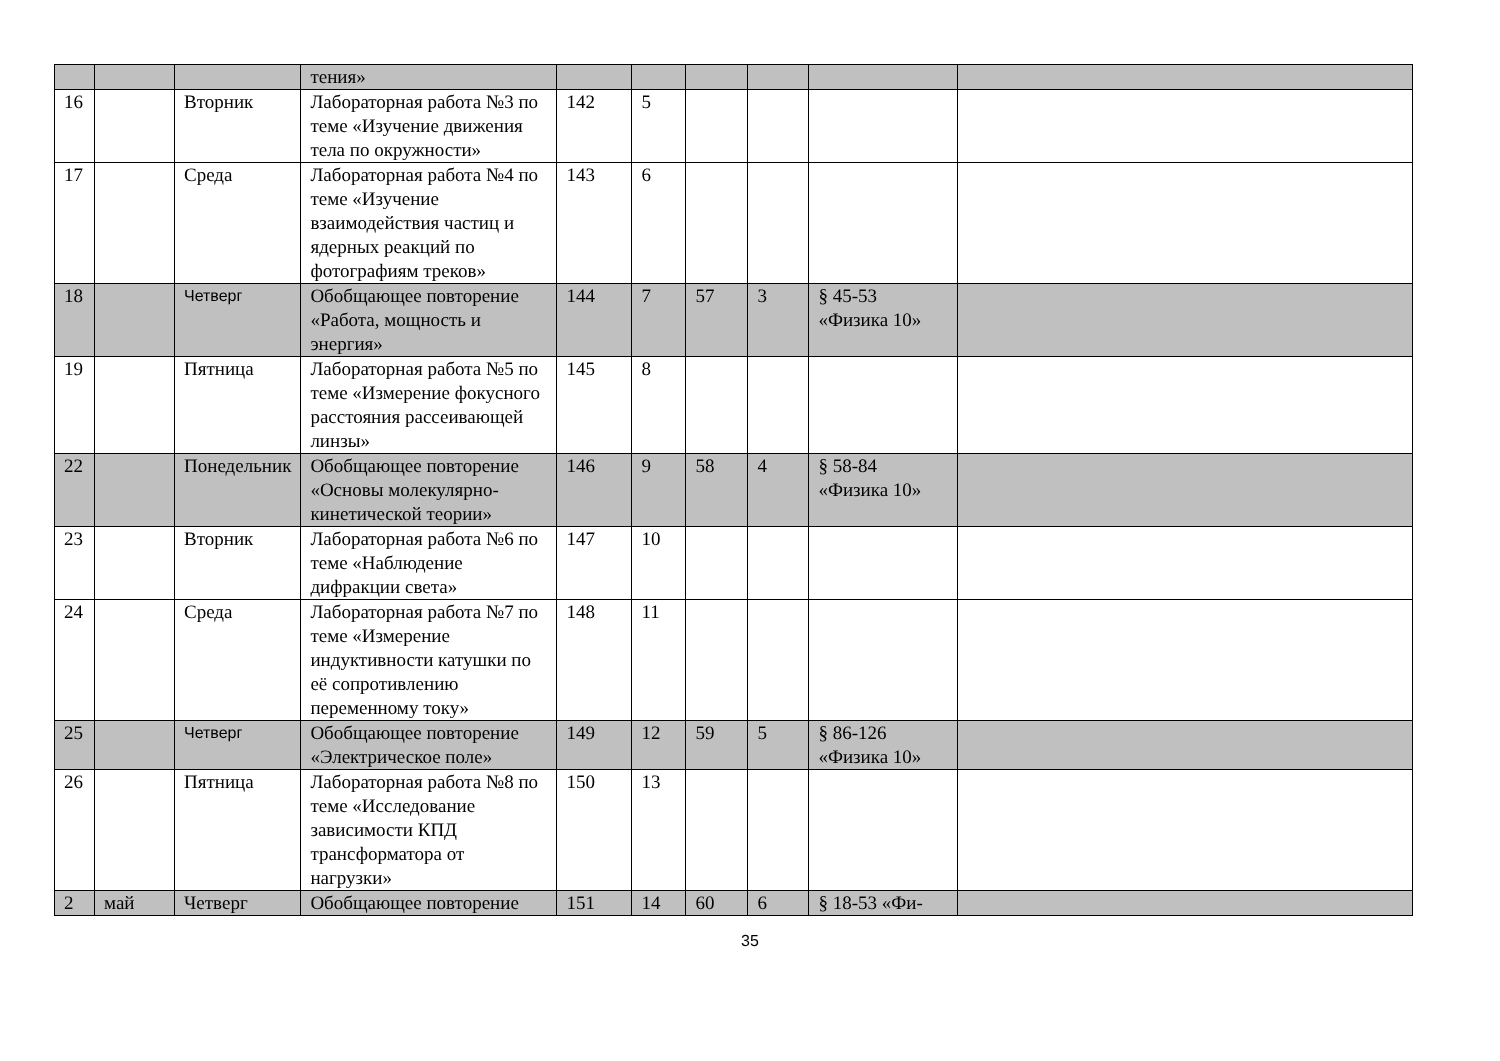| | | | тения» | | | | | | |
| 16 | | Вторник | Лабораторная работа №3 по теме «Изучение движения тела по окружности» | 142 | 5 | | | | |
| 17 | | Среда | Лабораторная работа №4 по теме «Изучение взаимодействия частиц и ядерных реакций по фотографиям треков» | 143 | 6 | | | | |
| 18 | | Четверг | Обобщающее повторение «Работа, мощность и энергия» | 144 | 7 | 57 | 3 | § 45-53 «Физика 10» | |
| 19 | | Пятница | Лабораторная работа №5 по теме «Измерение фокусного расстояния рассеивающей линзы» | 145 | 8 | | | | |
| 22 | | Понедельник | Обобщающее повторение «Основы молекулярно-кинетической теории» | 146 | 9 | 58 | 4 | § 58-84 «Физика 10» | |
| 23 | | Вторник | Лабораторная работа №6 по теме «Наблюдение дифракции света» | 147 | 10 | | | | |
| 24 | | Среда | Лабораторная работа №7 по теме «Измерение индуктивности катушки по её сопротивлению переменному току» | 148 | 11 | | | | |
| 25 | | Четверг | Обобщающее повторение «Электрическое поле» | 149 | 12 | 59 | 5 | § 86-126 «Физика 10» | |
| 26 | | Пятница | Лабораторная работа №8 по теме «Исследование зависимости КПД трансформатора от нагрузки» | 150 | 13 | | | | |
| 2 | май | Четверг | Обобщающее повторение | 151 | 14 | 60 | 6 | § 18-53 «Фи- | |
35